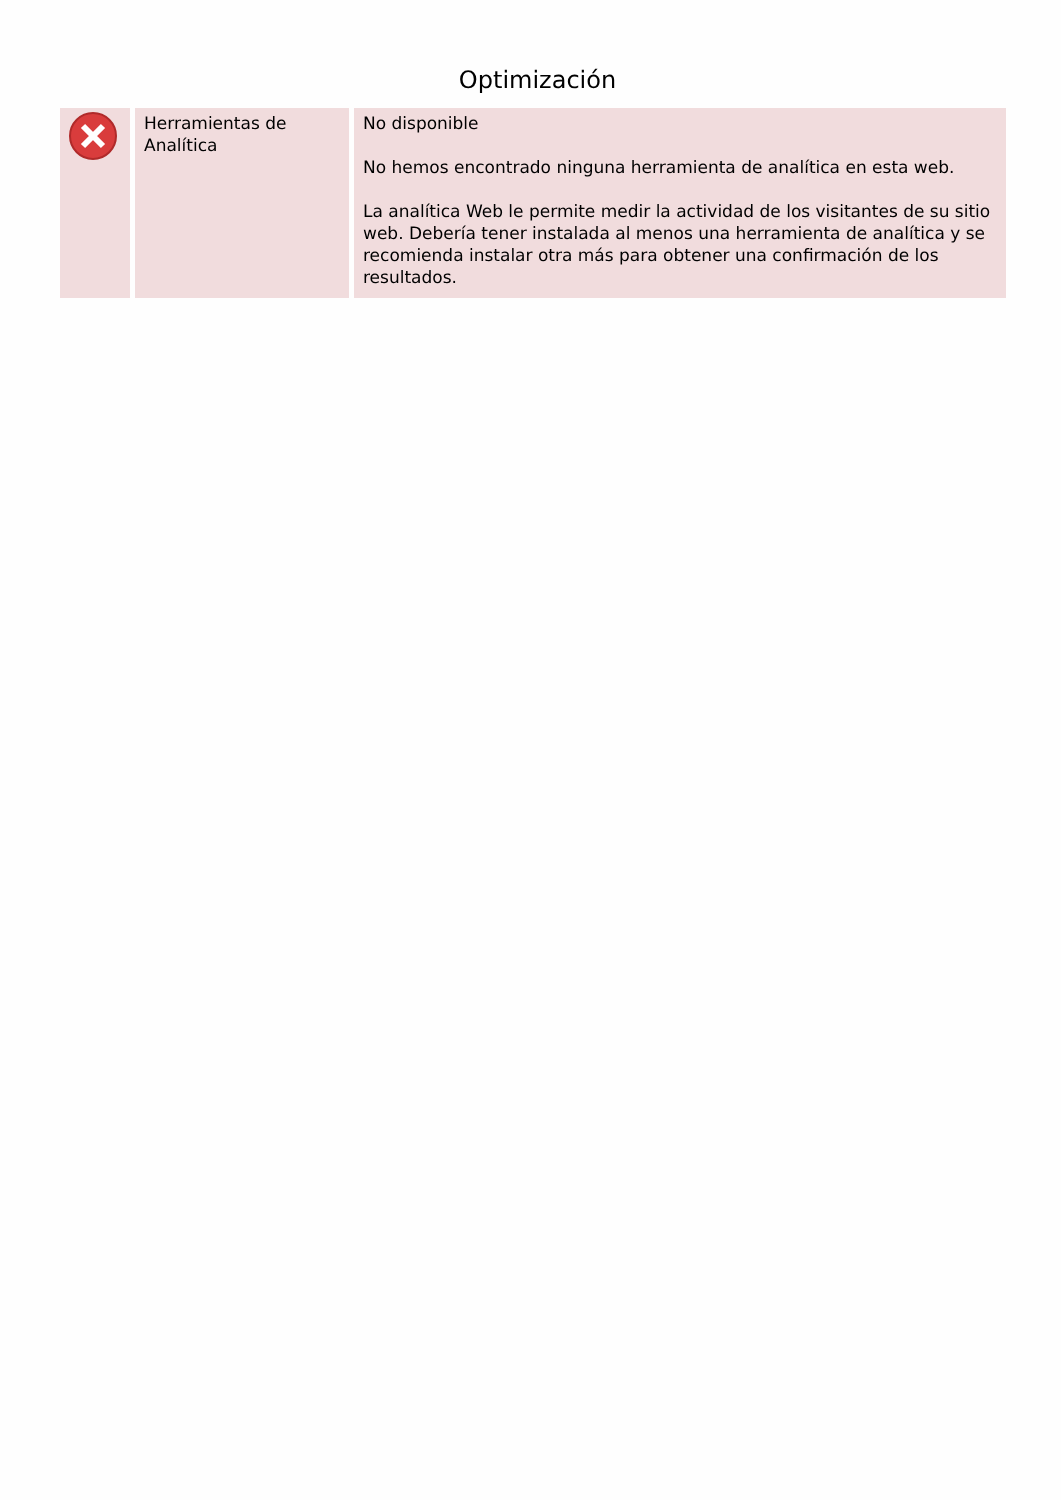Optimización
| | Herramientas de Analítica | No disponible No hemos encontrado ninguna herramienta de analítica en esta web. La analítica Web le permite medir la actividad de los visitantes de su sitio web. Debería tener instalada al menos una herramienta de analítica y se recomienda instalar otra más para obtener una confirmación de los resultados. |